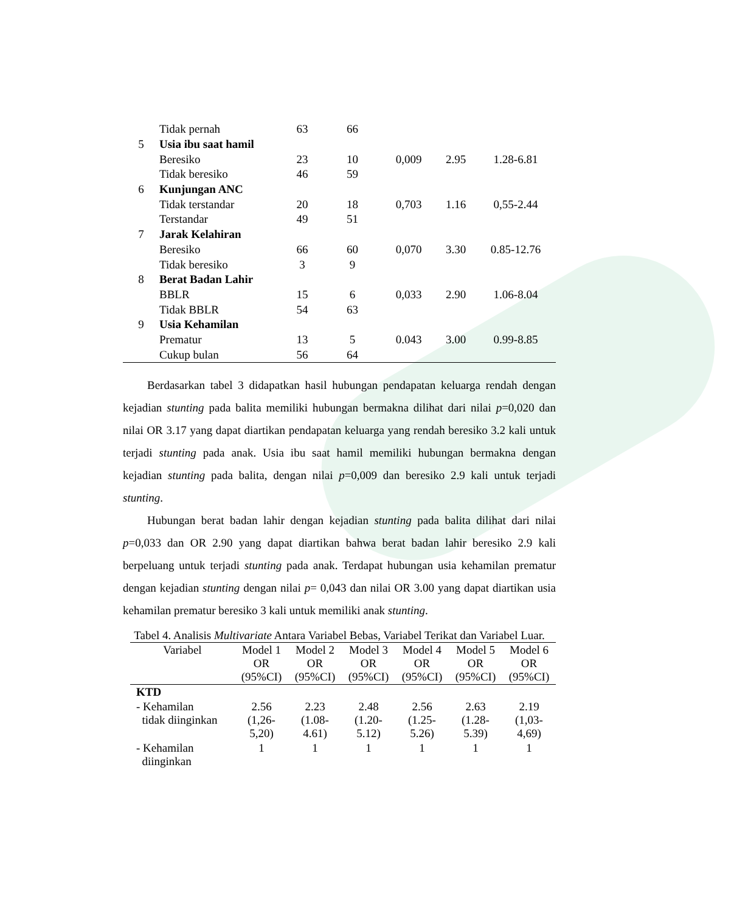| | Tidak pernah | 63 | 66 | | | |
| 5 | Usia ibu saat hamil | | | | | |
| | Beresiko | 23 | 10 | 0,009 | 2.95 | 1.28-6.81 |
| | Tidak beresiko | 46 | 59 | | | |
| 6 | Kunjungan ANC | | | | | |
| | Tidak terstandar | 20 | 18 | 0,703 | 1.16 | 0,55-2.44 |
| | Terstandar | 49 | 51 | | | |
| 7 | Jarak Kelahiran | | | | | |
| | Beresiko | 66 | 60 | 0,070 | 3.30 | 0.85-12.76 |
| | Tidak beresiko | 3 | 9 | | | |
| 8 | Berat Badan Lahir | | | | | |
| | BBLR | 15 | 6 | 0,033 | 2.90 | 1.06-8.04 |
| | Tidak BBLR | 54 | 63 | | | |
| 9 | Usia Kehamilan | | | | | |
| | Prematur | 13 | 5 | 0.043 | 3.00 | 0.99-8.85 |
| | Cukup bulan | 56 | 64 | | | |
Berdasarkan tabel 3 didapatkan hasil hubungan pendapatan keluarga rendah dengan kejadian stunting pada balita memiliki hubungan bermakna dilihat dari nilai p=0,020 dan nilai OR 3.17 yang dapat diartikan pendapatan keluarga yang rendah beresiko 3.2 kali untuk terjadi stunting pada anak. Usia ibu saat hamil memiliki hubungan bermakna dengan kejadian stunting pada balita, dengan nilai p=0,009 dan beresiko 2.9 kali untuk terjadi stunting.
Hubungan berat badan lahir dengan kejadian stunting pada balita dilihat dari nilai p=0,033 dan OR 2.90 yang dapat diartikan bahwa berat badan lahir beresiko 2.9 kali berpeluang untuk terjadi stunting pada anak. Terdapat hubungan usia kehamilan prematur dengan kejadian stunting dengan nilai p= 0,043 dan nilai OR 3.00 yang dapat diartikan usia kehamilan prematur beresiko 3 kali untuk memiliki anak stunting.
Tabel 4. Analisis Multivariate Antara Variabel Bebas, Variabel Terikat dan Variabel Luar.
| Variabel | Model 1 OR (95%CI) | Model 2 OR (95%CI) | Model 3 OR (95%CI) | Model 4 OR (95%CI) | Model 5 OR (95%CI) | Model 6 OR (95%CI) |
| --- | --- | --- | --- | --- | --- | --- |
| KTD | | | | | | |
| - Kehamilan tidak diinginkan | 2.56 (1,26- 5,20) | 2.23 (1.08- 4.61) | 2.48 (1.20- 5.12) | 2.56 (1.25- 5.26) | 2.63 (1.28- 5.39) | 2.19 (1,03- 4,69) |
| - Kehamilan diinginkan | 1 | 1 | 1 | 1 | 1 | 1 |